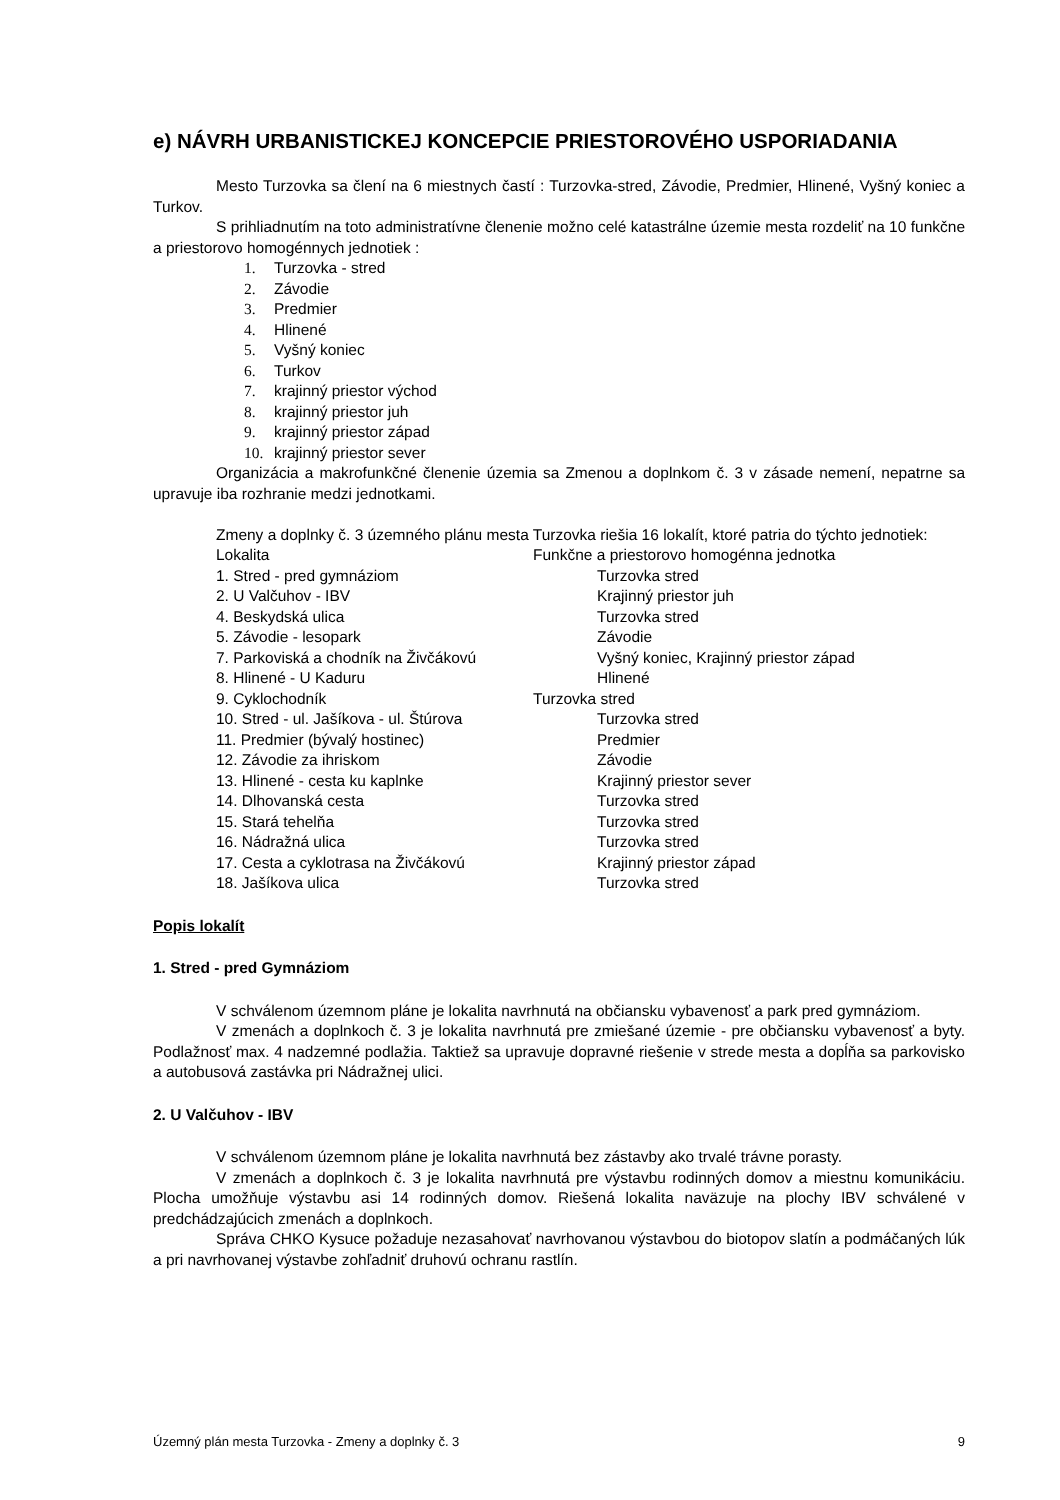e) NÁVRH URBANISTICKEJ KONCEPCIE PRIESTOROVÉHO USPORIADANIA
Mesto Turzovka sa člení na 6 miestnych častí : Turzovka-stred, Závodie, Predmier, Hlinené, Vyšný koniec a Turkov.
S prihliadnutím na toto administratívne členenie možno celé katastrálne územie mesta rozdeliť na 10 funkčne a priestorovo homogénnych jednotiek :
1. Turzovka - stred
2. Závodie
3. Predmier
4. Hlinené
5. Vyšný koniec
6. Turkov
7. krajinný priestor východ
8. krajinný priestor juh
9. krajinný priestor západ
10. krajinný priestor sever
Organizácia a makrofunkčné členenie územia sa Zmenou a doplnkom č. 3 v zásade nemení, nepatrne sa upravuje iba rozhranie medzi jednotkami.
Zmeny a doplnky č. 3 územného plánu mesta Turzovka riešia 16 lokalít, ktoré patria do týchto jednotiek:
| Lokalita | Funkčne a priestorovo homogénna jednotka |
| 1. Stred - pred gymnáziom | Turzovka stred |
| 2. U Valčuhov - IBV | Krajinný priestor juh |
| 4. Beskydská ulica | Turzovka stred |
| 5. Závodie - lesopark | Závodie |
| 7. Parkoviská a chodník na Živčákovú | Vyšný koniec, Krajinný priestor západ |
| 8. Hlinené - U Kaduru | Hlinené |
| 9. Cyklochodník | Turzovka stred |
| 10. Stred - ul. Jašíkova - ul. Štúrova | Turzovka stred |
| 11. Predmier (bývalý hostinec) | Predmier |
| 12. Závodie za ihriskom | Závodie |
| 13. Hlinené - cesta ku kaplnke | Krajinný priestor sever |
| 14. Dlhovanská cesta | Turzovka stred |
| 15. Stará tehelňa | Turzovka stred |
| 16. Nádražná ulica | Turzovka stred |
| 17. Cesta a cyklotrasa na Živčákovú | Krajinný priestor západ |
| 18. Jašíkova ulica | Turzovka stred |
Popis lokalít
1. Stred - pred Gymnáziom
V schválenom územnom pláne je lokalita navrhnutá na občiansku vybavenosť a park pred gymnáziom.
V zmenách a doplnkoch č. 3 je lokalita navrhnutá pre zmiešané územie - pre občiansku vybavenosť a byty. Podlažnosť max. 4 nadzemné podlažia. Taktiež sa upravuje dopravné riešenie v strede mesta a dopĺňa sa parkovisko a autobusová zastávka pri Nádražnej ulici.
2. U Valčuhov - IBV
V schválenom územnom pláne je lokalita navrhnutá bez zástavby ako trvalé trávne porasty.
V zmenách a doplnkoch č. 3 je lokalita navrhnutá pre výstavbu rodinných domov a miestnu komunikáciu. Plocha umožňuje výstavbu asi 14 rodinných domov. Riešená lokalita naväzuje na plochy IBV schválené v predchádzajúcich zmenách a doplnkoch.
Správa CHKO Kysuce požaduje nezasahovať navrhovanou výstavbou do biotopov slatín a podmáčaných lúk a pri navrhovanej výstavbe zohľadniť druhovú ochranu rastlín.
Územný plán mesta Turzovka - Zmeny a doplnky č. 3 9